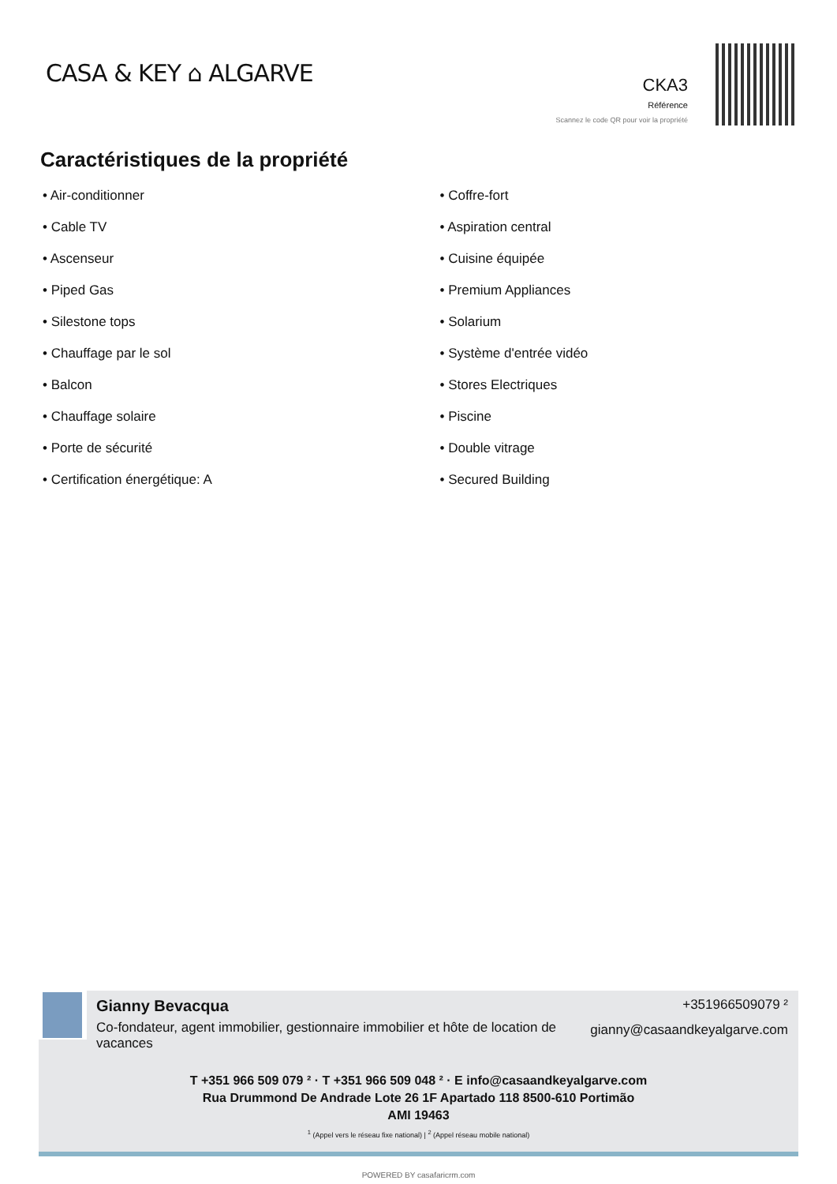CASA & KEY ⌂ ALGARVE
CKA3
Référence
Scannez le code QR pour voir la propriété
Caractéristiques de la propriété
• Air-conditionner
• Cable TV
• Ascenseur
• Piped Gas
• Silestone tops
• Chauffage par le sol
• Balcon
• Chauffage solaire
• Porte de sécurité
• Certification énergétique: A
• Coffre-fort
• Aspiration central
• Cuisine équipée
• Premium Appliances
• Solarium
• Système d'entrée vidéo
• Stores Electriques
• Piscine
• Double vitrage
• Secured Building
Gianny Bevacqua
Co-fondateur, agent immobilier, gestionnaire immobilier et hôte de location de vacances
+351966509079 ²
gianny@casaandkeyalgarve.com
T +351 966 509 079 ² · T +351 966 509 048 ² · E info@casaandkeyalgarve.com
Rua Drummond De Andrade Lote 26 1F Apartado 118 8500-610 Portimão
AMI 19463
<sup>1</sup> (Appel vers le réseau fixe national) | <sup>2</sup> (Appel réseau mobile national)
POWERED BY casafaricrm.com